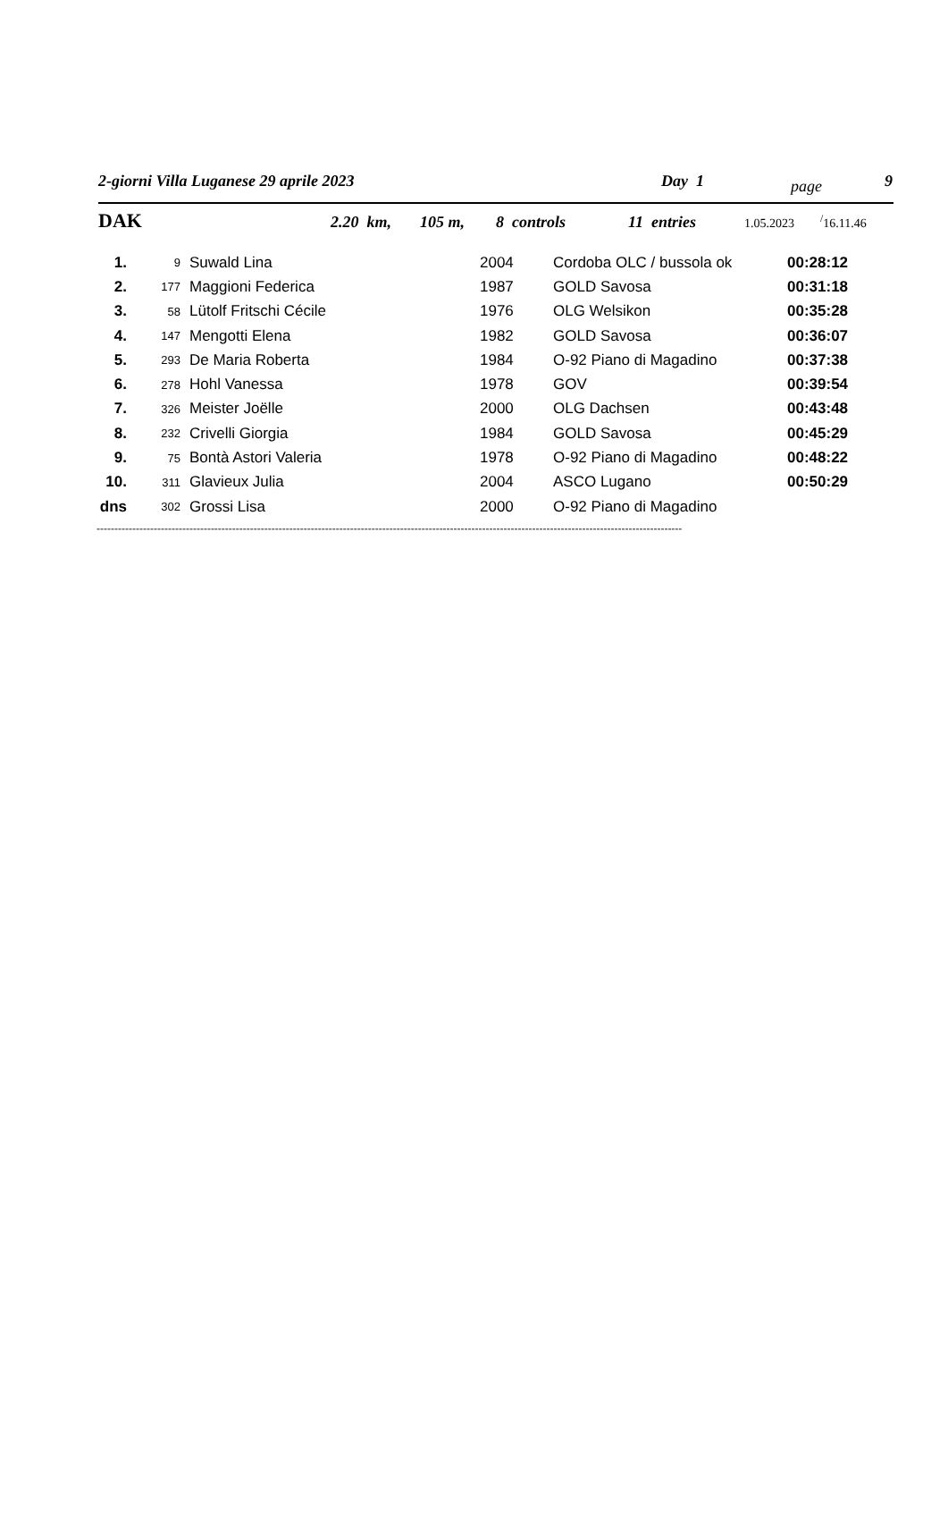2-giorni Villa Luganese 29 aprile 2023 Day 1 page 9
DAK 2.20 km, 105 m, 8 controls 11 entries 1.05.2023<sup>/</sup>16.11.46
| 1. | 9 | Suwald Lina | 2004 | Cordoba OLC / bussola ok | 00:28:12 |
| 2. | 177 | Maggioni Federica | 1987 | GOLD Savosa | 00:31:18 |
| 3. | 58 | Lütolf Fritschi Cécile | 1976 | OLG Welsikon | 00:35:28 |
| 4. | 147 | Mengotti Elena | 1982 | GOLD Savosa | 00:36:07 |
| 5. | 293 | De Maria Roberta | 1984 | O-92 Piano di Magadino | 00:37:38 |
| 6. | 278 | Hohl Vanessa | 1978 | GOV | 00:39:54 |
| 7. | 326 | Meister Joëlle | 2000 | OLG Dachsen | 00:43:48 |
| 8. | 232 | Crivelli Giorgia | 1984 | GOLD Savosa | 00:45:29 |
| 9. | 75 | Bontà Astori Valeria | 1978 | O-92 Piano di Magadino | 00:48:22 |
| 10. | 311 | Glavieux Julia | 2004 | ASCO Lugano | 00:50:29 |
| dns | 302 | Grossi Lisa | 2000 | O-92 Piano di Magadino | |
--------------------------------------------------------------------------------------------------------------------------------------------------------------------